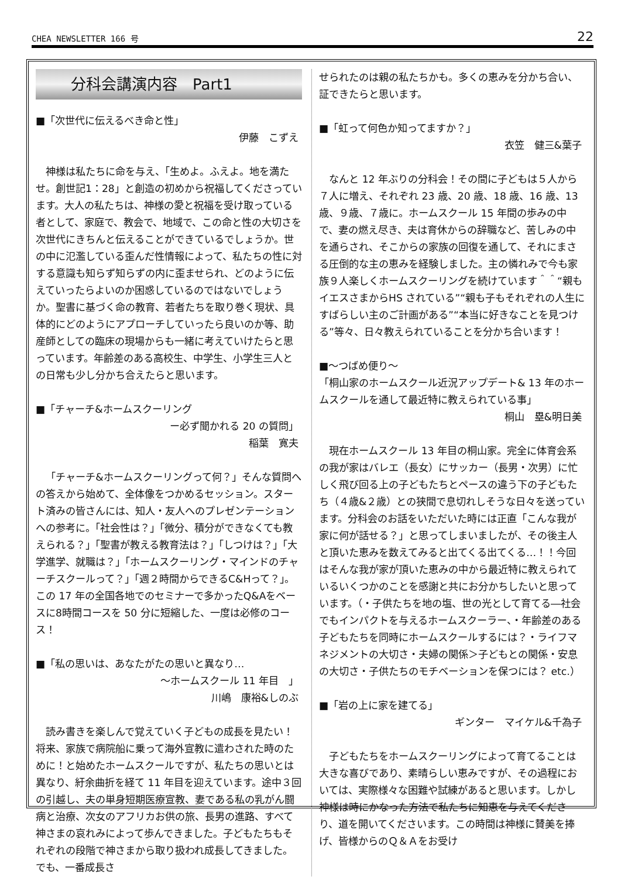CHEA NEWSLETTER 166 号 22
分科会講演内容　Part1
■「次世代に伝えるべき命と性」
伊藤　こずえ
神様は私たちに命を与え、「生めよ。ふえよ。地を満たせ。創世記1：28」と創造の初めから祝福してくださっています。大人の私たちは、神様の愛と祝福を受け取っている者として、家庭で、教会で、地域で、この命と性の大切さを次世代にきちんと伝えることができているでしょうか。世の中に氾濫している歪んだ性情報によって、私たちの性に対する意識も知らず知らずの内に歪ませられ、どのように伝えていったらよいのか困惑しているのではないでしょうか。聖書に基づく命の教育、若者たちを取り巻く現状、具体的にどのようにアプローチしていったら良いのか等、助産師としての臨床の現場からも一緒に考えていけたらと思っています。年齢差のある高校生、中学生、小学生三人との日常も少し分かち合えたらと思います。
■「チャーチ&ホームスクーリング
ー必ず聞かれる 20 の質問」
稲葉　寛夫
「チャーチ&ホームスクーリングって何？」そんな質問への答えから始めて、全体像をつかめるセッション。スタート済みの皆さんには、知人・友人へのプレゼンテーションへの参考に。「社会性は？」「微分、積分ができなくても教えられる？」「聖書が教える教育法は？」「しつけは？」「大学進学、就職は？」「ホームスクーリング・マインドのチャーチスクールって？」「週２時間からできるC&Hって？」。この 17 年の全国各地でのセミナーで多かったQ&Aをベースに8時間コースを 50 分に短縮した、一度は必修のコース！
■「私の思いは、あなたがたの思いと異なり…
～ホームスクール 11 年目　」
川嶋　康裕&しのぶ
読み書きを楽しんで覚えていく子どもの成長を見たい！将来、家族で病院船に乗って海外宣教に遣わされた時のために！と始めたホームスクールですが、私たちの思いとは異なり、紆余曲折を経て 11 年目を迎えています。途中３回の引越し、夫の単身短期医療宣教、妻である私の乳がん闘病と治療、次女のアフリカお供の旅、長男の進路、すべて神さまの哀れみによって歩んできました。子どもたちもそれぞれの段階で神さまから取り扱われ成長してきました。でも、一番成長さ
せられたのは親の私たちかも。多くの恵みを分かち合い、証できたらと思います。
■「虹って何色か知ってますか？」
衣笠　健三&葉子
なんと 12 年ぶりの分科会！その間に子どもは５人から７人に増え、それぞれ 23 歳、20 歳、18 歳、16 歳、13 歳、９歳、７歳に。ホームスクール 15 年間の歩みの中で、妻の燃え尽き、夫は育休からの辞職など、苦しみの中を通らされ、そこからの家族の回復を通して、それにまさる圧倒的な主の恵みを経験しました。主の憐れみで今も家族９人楽しくホームスクーリングを続けています＾＾“親もイエスさまからHS されている”“親も子もそれぞれの人生にすばらしい主のご計画がある”“本当に好きなことを見つける”等々、日々教えられていることを分かち合います！
■～つばめ便り～
「桐山家のホームスクール近況アップデート& 13 年のホームスクールを通して最近特に教えられている事」
桐山　塁&明日美
現在ホームスクール 13 年目の桐山家。完全に体育会系の我が家はバレエ（長女）にサッカー（長男・次男）に忙しく飛び回る上の子どもたちとペースの違う下の子どもたち（４歳&２歳）との狭間で息切れしそうな日々を送っています。分科会のお話をいただいた時には正直「こんな我が家に何が話せる？」と思ってしまいましたが、その後主人と頂いた恵みを数えてみると出てくる出てくる…！！今回はそんな我が家が頂いた恵みの中から最近特に教えられているいくつかのことを感謝と共にお分かちしたいと思っています。（・子供たちを地の塩、世の光として育てる―社会でもインパクトを与えるホームスクーラー、・年齢差のある子どもたちを同時にホームスクールするには？・ライフマネジメントの大切さ・夫婦の関係＞子どもとの関係・安息の大切さ・子供たちのモチベーションを保つには？ etc.）
■「岩の上に家を建てる」
ギンター　マイケル&千為子
子どもたちをホームスクーリングによって育てることは大きな喜びであり、素晴らしい恵みですが、その過程においては、実際様々な困難や試練があると思います。しかし神様は時にかなった方法で私たちに知恵を与えてくださり、道を開いてくださいます。この時間は神様に賛美を捧げ、皆様からのＱ＆Ａをお受け